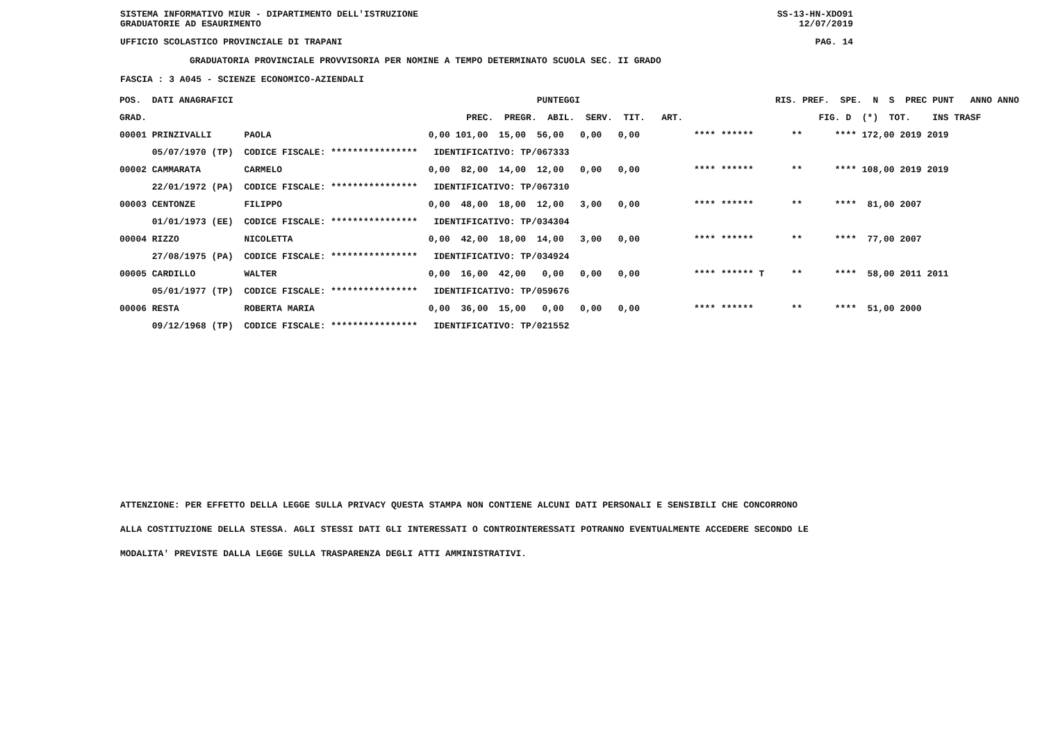SISTEMA INFORMATIVO MIUR - DIPARTIMENTO DELL'ISTRUZIONE SS-13-HN-XDO91
GRADUATORIE AD ESAURIMENTO 12/07/2019
UFFICIO SCOLASTICO PROVINCIALE DI TRAPANI PAG. 14
GRADUATORIA PROVINCIALE PROVVISORIA PER NOMINE A TEMPO DETERMINATO SCUOLA SEC. II GRADO
FASCIA : 3 A045 - SCIENZE ECONOMICO-AZIENDALI
| POS. DATI ANAGRAFICI | | PUNTEGGI | RIS. PREF. SPE. N S PREC PUNT ANNO ANNO |
| --- | --- | --- | --- |
| GRAD. | | PREC. PREGR. ABIL. SERV. TIT. ART. | FIG. D (*) TOT. INS TRASF |
| 00001 PRINZIVALLI | PAOLA | 0,00 101,00 15,00 56,00 0,00 0,00 | **** ****** ** **** 172,00 2019 2019 |
| 05/07/1970 (TP) | CODICE FISCALE: **************** | IDENTIFICATIVO: TP/067333 | |
| 00002 CAMMARATA | CARMELO | 0,00 82,00 14,00 12,00 0,00 0,00 | **** ****** ** **** 108,00 2019 2019 |
| 22/01/1972 (PA) | CODICE FISCALE: **************** | IDENTIFICATIVO: TP/067310 | |
| 00003 CENTONZE | FILIPPO | 0,00 48,00 18,00 12,00 3,00 0,00 | **** ****** ** **** 81,00 2007 |
| 01/01/1973 (EE) | CODICE FISCALE: **************** | IDENTIFICATIVO: TP/034304 | |
| 00004 RIZZO | NICOLETTA | 0,00 42,00 18,00 14,00 3,00 0,00 | **** ****** ** **** 77,00 2007 |
| 27/08/1975 (PA) | CODICE FISCALE: **************** | IDENTIFICATIVO: TP/034924 | |
| 00005 CARDILLO | WALTER | 0,00 16,00 42,00 0,00 0,00 0,00 | **** ****** T ** **** 58,00 2011 2011 |
| 05/01/1977 (TP) | CODICE FISCALE: **************** | IDENTIFICATIVO: TP/059676 | |
| 00006 RESTA | ROBERTA MARIA | 0,00 36,00 15,00 0,00 0,00 0,00 | **** ****** ** **** 51,00 2000 |
| 09/12/1968 (TP) | CODICE FISCALE: **************** | IDENTIFICATIVO: TP/021552 | |
ATTENZIONE: PER EFFETTO DELLA LEGGE SULLA PRIVACY QUESTA STAMPA NON CONTIENE ALCUNI DATI PERSONALI E SENSIBILI CHE CONCORRONO
ALLA COSTITUZIONE DELLA STESSA. AGLI STESSI DATI GLI INTERESSATI O CONTROINTERESSATI POTRANNO EVENTUALMENTE ACCEDERE SECONDO LE
MODALITA' PREVISTE DALLA LEGGE SULLA TRASPARENZA DEGLI ATTI AMMINISTRATIVI.